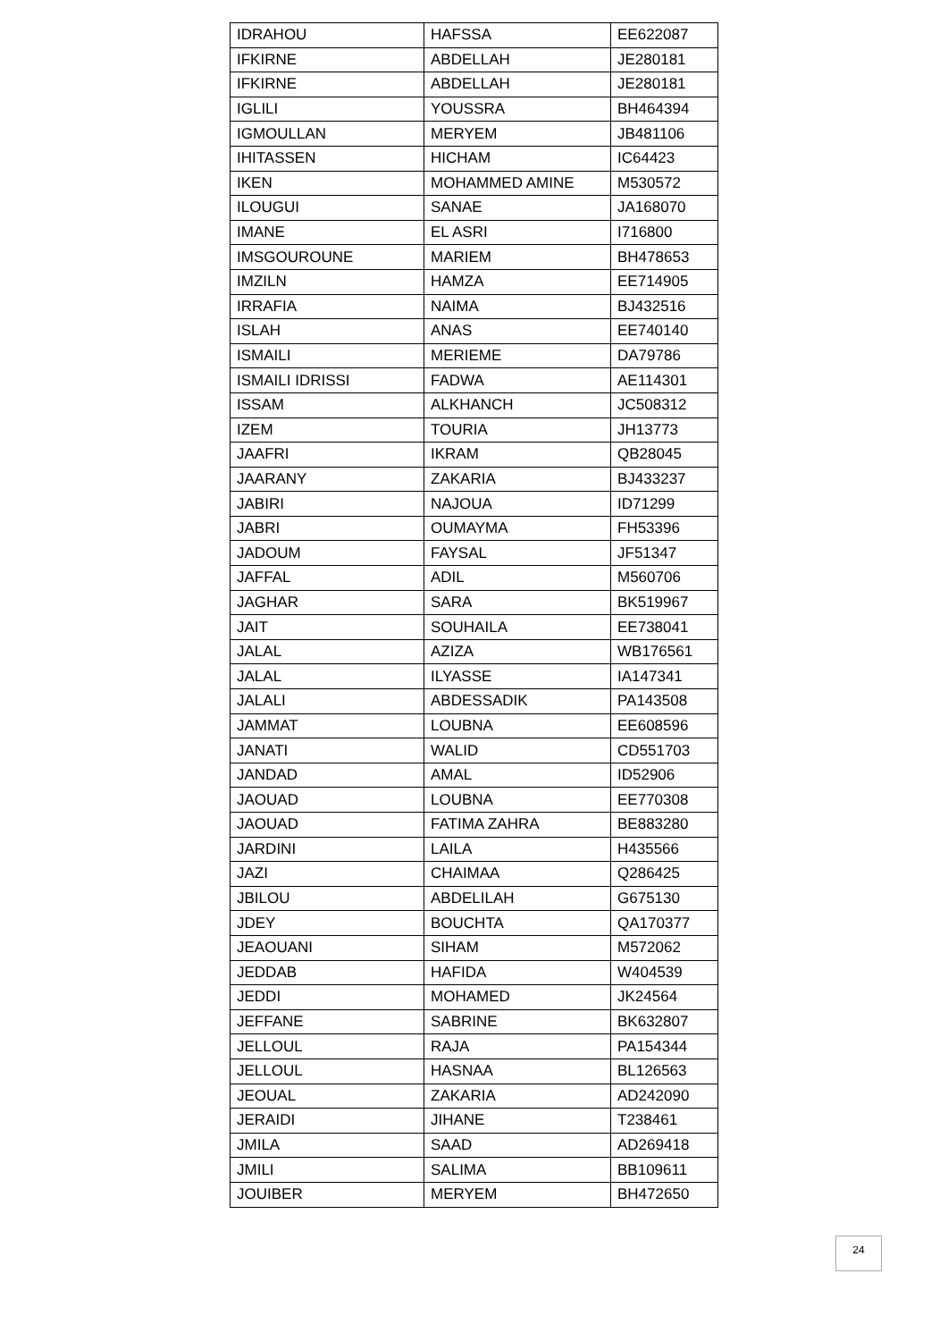| IDRAHOU | HAFSSA | EE622087 |
| IFKIRNE | ABDELLAH | JE280181 |
| IFKIRNE | ABDELLAH | JE280181 |
| IGLILI | YOUSSRA | BH464394 |
| IGMOULLAN | MERYEM | JB481106 |
| IHITASSEN | HICHAM | IC64423 |
| IKEN | MOHAMMED AMINE | M530572 |
| ILOUGUI | SANAE | JA168070 |
| IMANE | EL ASRI | I716800 |
| IMSGOUROUNE | MARIEM | BH478653 |
| IMZILN | HAMZA | EE714905 |
| IRRAFIA | NAIMA | BJ432516 |
| ISLAH | ANAS | EE740140 |
| ISMAILI | MERIEME | DA79786 |
| ISMAILI IDRISSI | FADWA | AE114301 |
| ISSAM | ALKHANCH | JC508312 |
| IZEM | TOURIA | JH13773 |
| JAAFRI | IKRAM | QB28045 |
| JAARANY | ZAKARIA | BJ433237 |
| JABIRI | NAJOUA | ID71299 |
| JABRI | OUMAYMA | FH53396 |
| JADOUM | FAYSAL | JF51347 |
| JAFFAL | ADIL | M560706 |
| JAGHAR | SARA | BK519967 |
| JAIT | SOUHAILA | EE738041 |
| JALAL | AZIZA | WB176561 |
| JALAL | ILYASSE | IA147341 |
| JALALI | ABDESSADIK | PA143508 |
| JAMMAT | LOUBNA | EE608596 |
| JANATI | WALID | CD551703 |
| JANDAD | AMAL | ID52906 |
| JAOUAD | LOUBNA | EE770308 |
| JAOUAD | FATIMA ZAHRA | BE883280 |
| JARDINI | LAILA | H435566 |
| JAZI | CHAIMAA | Q286425 |
| JBILOU | ABDELILAH | G675130 |
| JDEY | BOUCHTA | QA170377 |
| JEAOUANI | SIHAM | M572062 |
| JEDDAB | HAFIDA | W404539 |
| JEDDI | MOHAMED | JK24564 |
| JEFFANE | SABRINE | BK632807 |
| JELLOUL | RAJA | PA154344 |
| JELLOUL | HASNAA | BL126563 |
| JEOUAL | ZAKARIA | AD242090 |
| JERAIDI | JIHANE | T238461 |
| JMILA | SAAD | AD269418 |
| JMILI | SALIMA | BB109611 |
| JOUIBER | MERYEM | BH472650 |
24